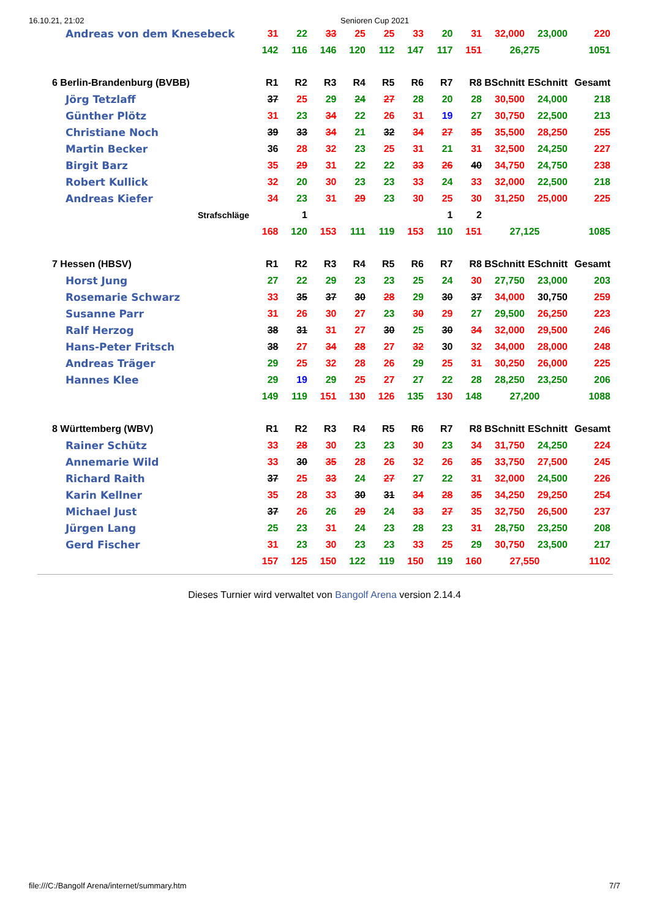16.10.21, 21:02 Senioren Cup 2021
| Andreas von dem Knesebeck | 31 | 22 | 33 | 25 | 25 | 33 | 20 | 31 | 32,000 | 23,000 | 220 |
| | 142 | 116 | 146 | 120 | 112 | 147 | 117 | 151 | 26,275 | | 1051 |
| 6 Berlin-Brandenburg (BVBB) | R1 | R2 | R3 | R4 | R5 | R6 | R7 | R8 | BSchnitt | ESchnitt | Gesamt |
| Jörg Tetzlaff | 37 | 25 | 29 | 24 | 27 | 28 | 20 | 28 | 30,500 | 24,000 | 218 |
| Günther Plötz | 31 | 23 | 34 | 22 | 26 | 31 | 19 | 27 | 30,750 | 22,500 | 213 |
| Christiane Noch | 39 | 33 | 34 | 21 | 32 | 34 | 27 | 35 | 35,500 | 28,250 | 255 |
| Martin Becker | 36 | 28 | 32 | 23 | 25 | 31 | 21 | 31 | 32,500 | 24,250 | 227 |
| Birgit Barz | 35 | 29 | 31 | 22 | 22 | 33 | 26 | 40 | 34,750 | 24,750 | 238 |
| Robert Kullick | 32 | 20 | 30 | 23 | 23 | 33 | 24 | 33 | 32,000 | 22,500 | 218 |
| Andreas Kiefer | 34 | 23 | 31 | 29 | 23 | 30 | 25 | 30 | 31,250 | 25,000 | 225 |
| Strafschläge | | 1 | | | | | 1 | 2 | | | |
| | 168 | 120 | 153 | 111 | 119 | 153 | 110 | 151 | 27,125 | | 1085 |
| 7 Hessen (HBSV) | R1 | R2 | R3 | R4 | R5 | R6 | R7 | R8 | BSchnitt | ESchnitt | Gesamt |
| Horst Jung | 27 | 22 | 29 | 23 | 23 | 25 | 24 | 30 | 27,750 | 23,000 | 203 |
| Rosemarie Schwarz | 33 | 35 | 37 | 30 | 28 | 29 | 30 | 37 | 34,000 | 30,750 | 259 |
| Susanne Parr | 31 | 26 | 30 | 27 | 23 | 30 | 29 | 27 | 29,500 | 26,250 | 223 |
| Ralf Herzog | 38 | 31 | 31 | 27 | 30 | 25 | 30 | 34 | 32,000 | 29,500 | 246 |
| Hans-Peter Fritsch | 38 | 27 | 34 | 28 | 27 | 32 | 30 | 32 | 34,000 | 28,000 | 248 |
| Andreas Träger | 29 | 25 | 32 | 28 | 26 | 29 | 25 | 31 | 30,250 | 26,000 | 225 |
| Hannes Klee | 29 | 19 | 29 | 25 | 27 | 27 | 22 | 28 | 28,250 | 23,250 | 206 |
| | 149 | 119 | 151 | 130 | 126 | 135 | 130 | 148 | 27,200 | | 1088 |
| 8 Württemberg (WBV) | R1 | R2 | R3 | R4 | R5 | R6 | R7 | R8 | BSchnitt | ESchnitt | Gesamt |
| Rainer Schütz | 33 | 28 | 30 | 23 | 23 | 30 | 23 | 34 | 31,750 | 24,250 | 224 |
| Annemarie Wild | 33 | 30 | 35 | 28 | 26 | 32 | 26 | 35 | 33,750 | 27,500 | 245 |
| Richard Raith | 37 | 25 | 33 | 24 | 27 | 27 | 22 | 31 | 32,000 | 24,500 | 226 |
| Karin Kellner | 35 | 28 | 33 | 30 | 31 | 34 | 28 | 35 | 34,250 | 29,250 | 254 |
| Michael Just | 37 | 26 | 26 | 29 | 24 | 33 | 27 | 35 | 32,750 | 26,500 | 237 |
| Jürgen Lang | 25 | 23 | 31 | 24 | 23 | 28 | 23 | 31 | 28,750 | 23,250 | 208 |
| Gerd Fischer | 31 | 23 | 30 | 23 | 23 | 33 | 25 | 29 | 30,750 | 23,500 | 217 |
| | 157 | 125 | 150 | 122 | 119 | 150 | 119 | 160 | 27,550 | | 1102 |
Dieses Turnier wird verwaltet von Bangolf Arena version 2.14.4
file:///C:/Bangolf Arena/internet/summary.htm 7/7